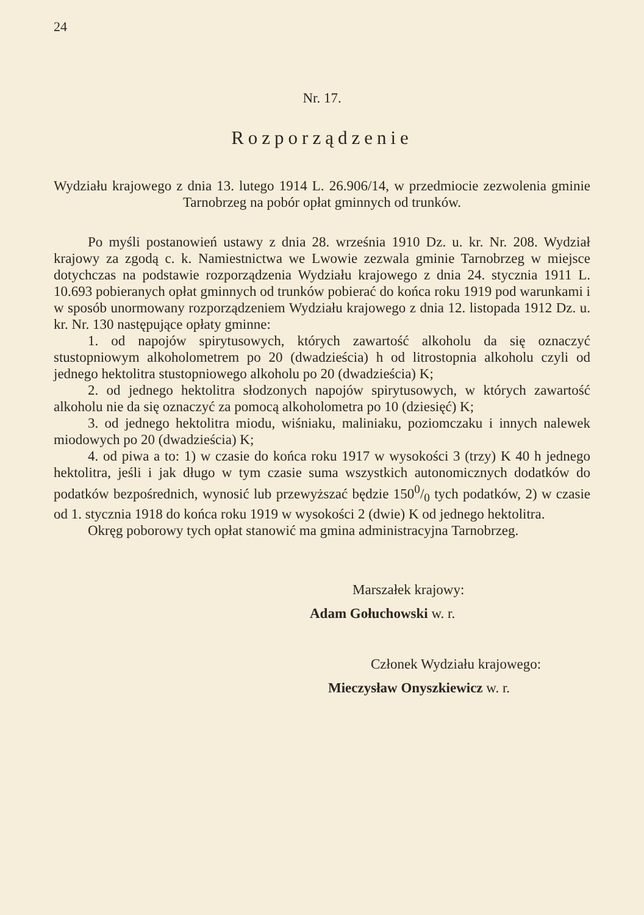24
Nr. 17.
Rozporządzenie
Wydziału krajowego z dnia 13. lutego 1914 L. 26.906/14, w przedmiocie zezwolenia gminie Tarnobrzeg na pobór opłat gminnych od trunków.
Po myśli postanowień ustawy z dnia 28. września 1910 Dz. u. kr. Nr. 208. Wydział krajowy za zgodą c. k. Namiestnictwa we Lwowie zezwala gminie Tarnobrzeg w miejsce dotychczas na podstawie rozporządzenia Wydziału krajowego z dnia 24. stycznia 1911 L. 10.693 pobieranych opłat gminnych od trunków pobierać do końca roku 1919 pod warunkami i w sposób unormowany rozporządzeniem Wydziału krajowego z dnia 12. listopada 1912 Dz. u. kr. Nr. 130 następujące opłaty gminne:
1. od napojów spirytusowych, których zawartość alkoholu da się oznaczyć stustopniowym alkoholometrem po 20 (dwadzieścia) h od litrostopnia alkoholu czyli od jednego hektolitra stustopniowego alkoholu po 20 (dwadzieścia) K;
2. od jednego hektolitra słodzonych napojów spirytusowych, w których zawartość alkoholu nie da się oznaczyć za pomocą alkoholometra po 10 (dziesięć) K;
3. od jednego hektolitra miodu, wiśniaku, maliniaku, poziomczaku i innych nalewek miodowych po 20 (dwadzieścia) K;
4. od piwa a to: 1) w czasie do końca roku 1917 w wysokości 3 (trzy) K 40 h jednego hektolitra, jeśli i jak długo w tym czasie suma wszystkich autonomicznych dodatków do podatków bezpośrednich, wynosić lub przewyższać będzie 1500/0 tych podatków, 2) w czasie od 1. stycznia 1918 do końca roku 1919 w wysokości 2 (dwie) K od jednego hektolitra.
Okręg poborowy tych opłat stanowić ma gmina administracyjna Tarnobrzeg.
Marszałek krajowy:
Adam Gołuchowski w. r.
Członek Wydziału krajowego:
Mieczysław Onyszkiewicz w. r.